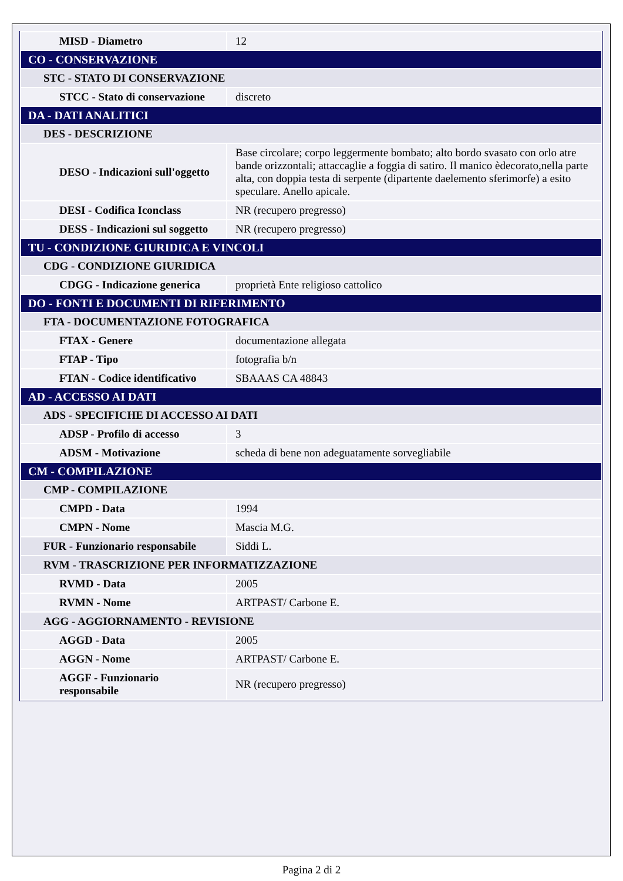| MISD - Diametro | 12 |
| CO - CONSERVAZIONE | |
| STC - STATO DI CONSERVAZIONE | |
| STCC - Stato di conservazione | discreto |
| DA - DATI ANALITICI | |
| DES - DESCRIZIONE | |
| DESO - Indicazioni sull'oggetto | Base circolare; corpo leggermente bombato; alto bordo svasato con orlo atre bande orizzontali; attaccaglie a foggia di satiro. Il manico èdecorato,nella parte alta, con doppia testa di serpente (dipartente daelemento sferimorfe) a esito speculare. Anello apicale. |
| DESI - Codifica Iconclass | NR (recupero pregresso) |
| DESS - Indicazioni sul soggetto | NR (recupero pregresso) |
| TU - CONDIZIONE GIURIDICA E VINCOLI | |
| CDG - CONDIZIONE GIURIDICA | |
| CDGG - Indicazione generica | proprietà Ente religioso cattolico |
| DO - FONTI E DOCUMENTI DI RIFERIMENTO | |
| FTA - DOCUMENTAZIONE FOTOGRAFICA | |
| FTAX - Genere | documentazione allegata |
| FTAP - Tipo | fotografia b/n |
| FTAN - Codice identificativo | SBAAAS CA 48843 |
| AD - ACCESSO AI DATI | |
| ADS - SPECIFICHE DI ACCESSO AI DATI | |
| ADSP - Profilo di accesso | 3 |
| ADSM - Motivazione | scheda di bene non adeguatamente sorvegliabile |
| CM - COMPILAZIONE | |
| CMP - COMPILAZIONE | |
| CMPD - Data | 1994 |
| CMPN - Nome | Mascia M.G. |
| FUR - Funzionario responsabile | Siddi L. |
| RVM - TRASCRIZIONE PER INFORMATIZZAZIONE | |
| RVMD - Data | 2005 |
| RVMN - Nome | ARTPAST/ Carbone E. |
| AGG - AGGIORNAMENTO - REVISIONE | |
| AGGD - Data | 2005 |
| AGGN - Nome | ARTPAST/ Carbone E. |
| AGGF - Funzionario responsabile | NR (recupero pregresso) |
Pagina 2 di 2